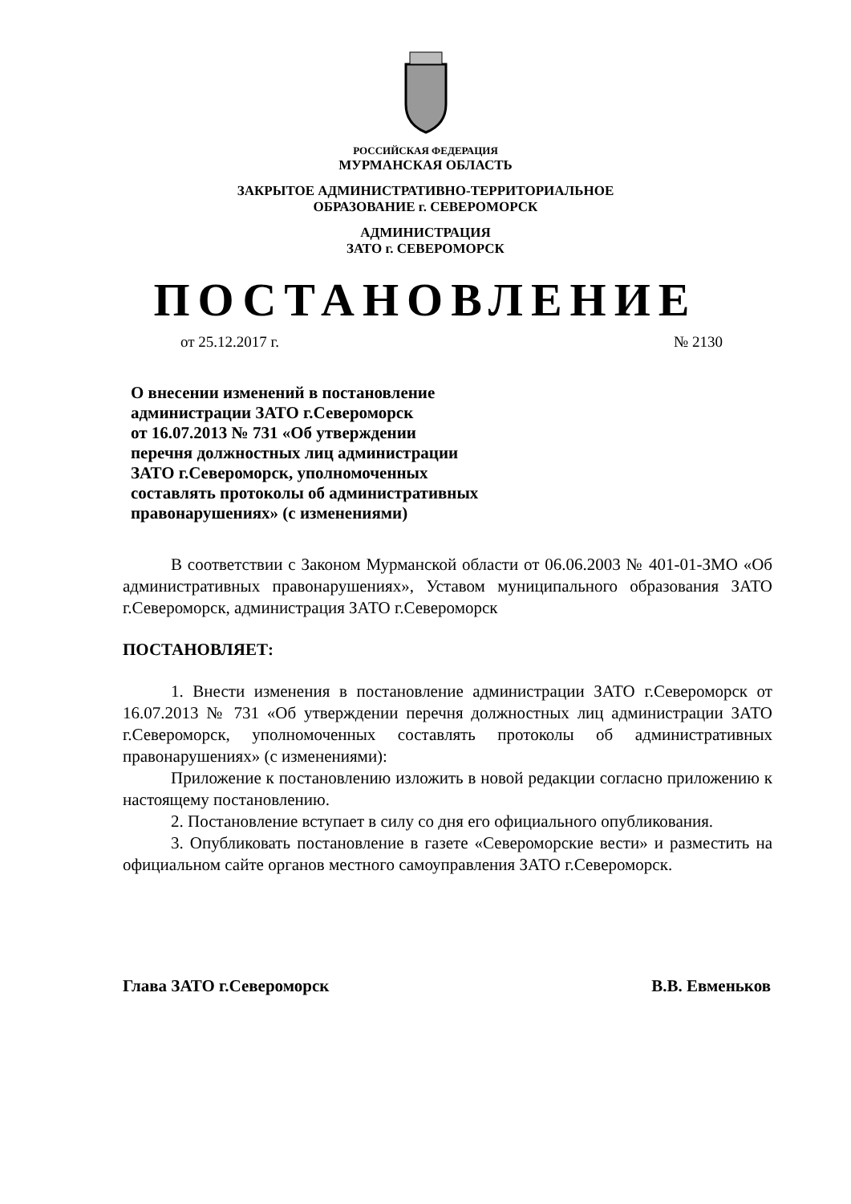РОССИЙСКАЯ ФЕДЕРАЦИЯ
МУРМАНСКАЯ ОБЛАСТЬ
ЗАКРЫТОЕ АДМИНИСТРАТИВНО-ТЕРРИТОРИАЛЬНОЕ
ОБРАЗОВАНИЕ г. СЕВЕРОМОРСК
АДМИНИСТРАЦИЯ
ЗАТО г. СЕВЕРОМОРСК
ПОСТАНОВЛЕНИЕ
от 25.12.2017 г. № 2130
О внесении изменений в постановление
администрации ЗАТО г.Североморск
от 16.07.2013 № 731 «Об утверждении
перечня должностных лиц администрации
ЗАТО г.Североморск, уполномоченных
составлять протоколы об административных
правонарушениях» (с изменениями)
В соответствии с Законом Мурманской области от 06.06.2003 № 401-01-ЗМО «Об административных правонарушениях», Уставом муниципального образования ЗАТО г.Североморск, администрация ЗАТО г.Североморск
ПОСТАНОВЛЯЕТ:
1. Внести изменения в постановление администрации ЗАТО г.Североморск от 16.07.2013 № 731 «Об утверждении перечня должностных лиц администрации ЗАТО г.Североморск, уполномоченных составлять протоколы об административных правонарушениях» (с изменениями):
Приложение к постановлению изложить в новой редакции согласно приложению к настоящему постановлению.
2. Постановление вступает в силу со дня его официального опубликования.
3. Опубликовать постановление в газете «Североморские вести» и разместить на официальном сайте органов местного самоуправления ЗАТО г.Североморск.
Глава ЗАТО г.Североморск В.В. Евменьков